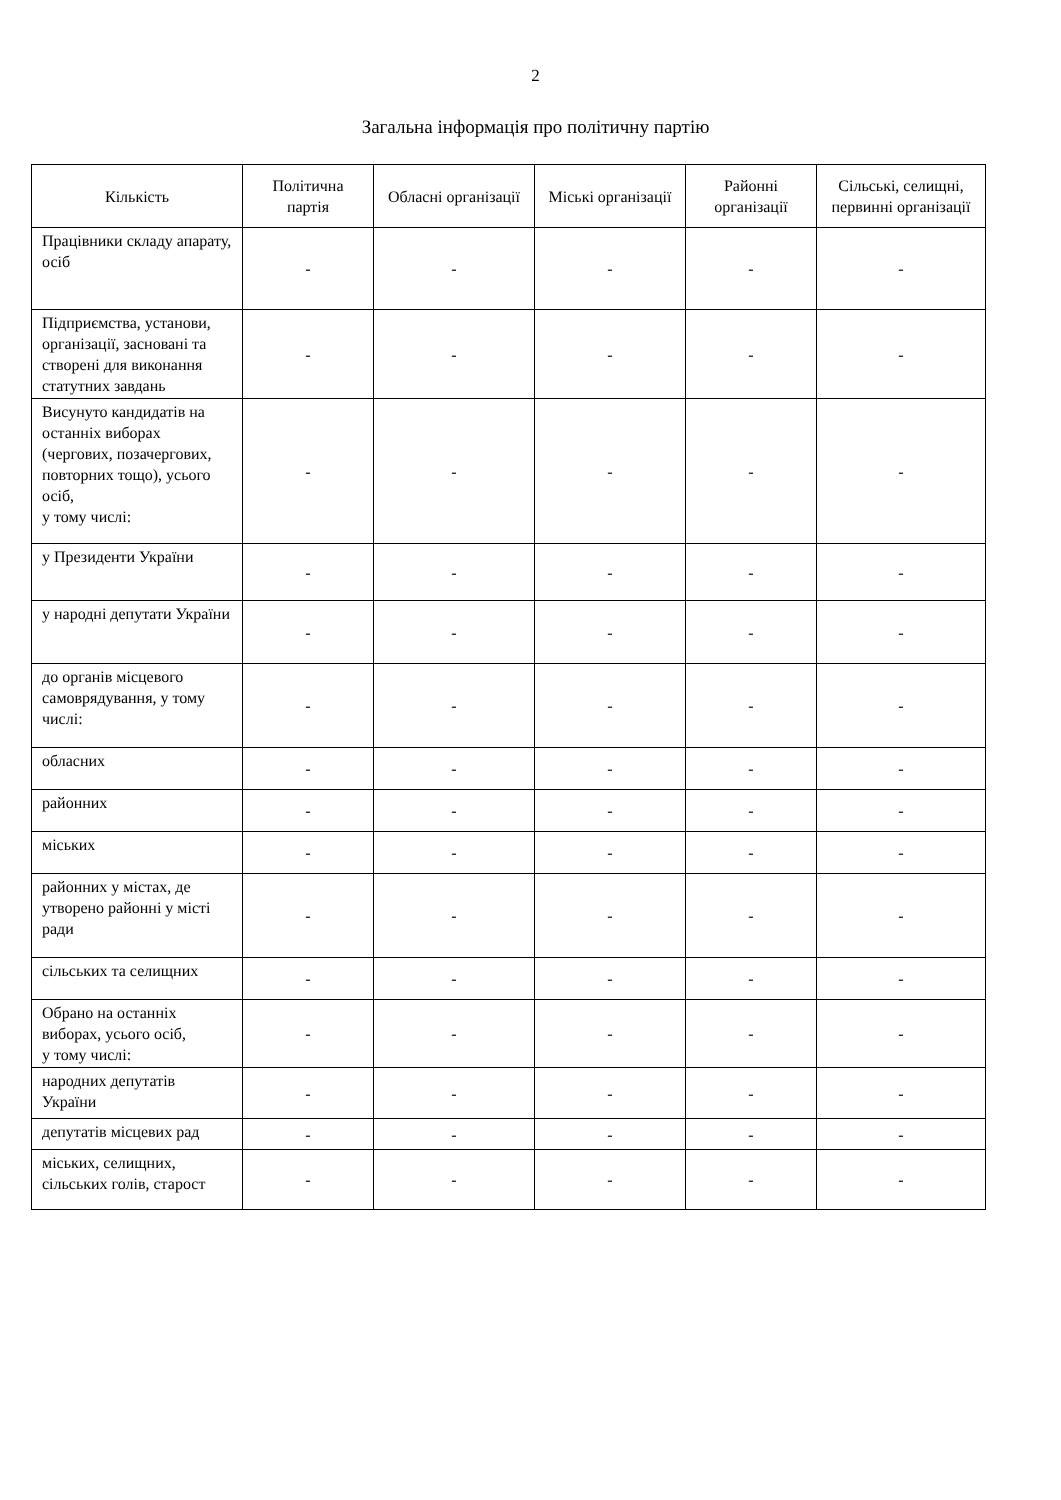2
Загальна інформація про політичну партію
| Кількість | Політична партія | Обласні організації | Міські організації | Районні організації | Сільські, селищні, первинні організації |
| --- | --- | --- | --- | --- | --- |
| Працівники складу апарату, осіб | - | - | - | - | - |
| Підприємства, установи, організації, засновані та створені для виконання статутних завдань | - | - | - | - | - |
| Висунуто кандидатів на останніх виборах (чергових, позачергових, повторних тощо), усього осіб, у тому числі: | - | - | - | - | - |
| у Президенти України | - | - | - | - | - |
| у народні депутати України | - | - | - | - | - |
| до органів місцевого самоврядування, у тому числі: | - | - | - | - | - |
| обласних | - | - | - | - | - |
| районних | - | - | - | - | - |
| міських | - | - | - | - | - |
| районних у містах, де утворено районні у місті ради | - | - | - | - | - |
| сільських та селищних | - | - | - | - | - |
| Обрано на останніх виборах, усього осіб, у тому числі: | - | - | - | - | - |
| народних депутатів України | - | - | - | - | - |
| депутатів місцевих рад | - | - | - | - | - |
| міських, селищних, сільських голів, старост | - | - | - | - | - |